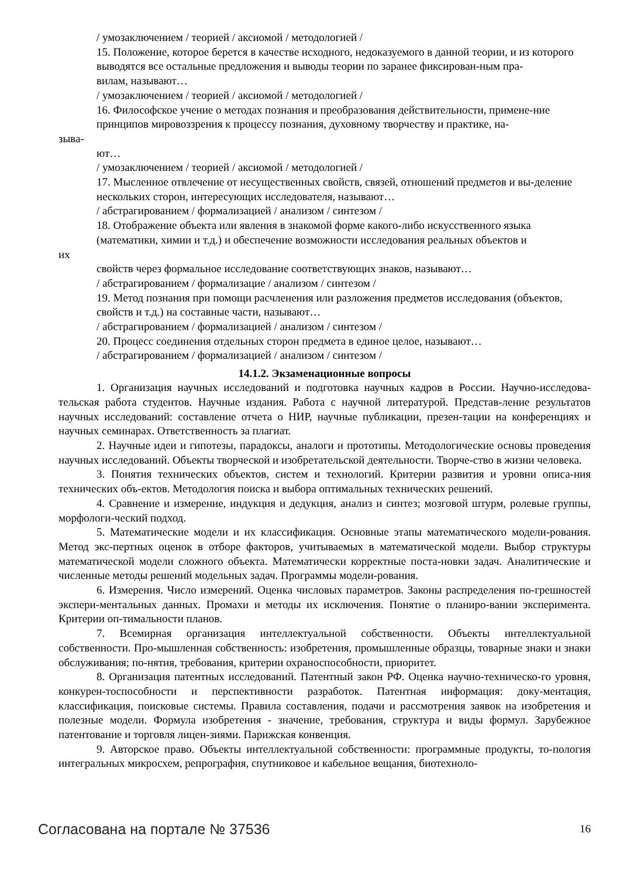/ умозаключением / теорией / аксиомой / методологией /
15. Положение, которое берется в качестве исходного, недоказуемого в данной теории, и из которого выводятся все остальные предложения и выводы теории по заранее фиксирован-ным пра-
вилам, называют…
/ умозаключением / теорией / аксиомой / методологией /
16. Философское учение о методах познания и преобразования действительности, примене-ние принципов мировоззрения к процессу познания, духовному творчеству и практике, на-
зыва-
ют…
/ умозаключением / теорией / аксиомой / методологией /
17. Мысленное отвлечение от несущественных свойств, связей, отношений предметов и вы-деление нескольких сторон, интересующих исследователя, называют…
/ абстрагированием / формализацией / анализом / синтезом /
18. Отображение объекта или явления в знакомой форме какого-либо искусственного языка (математики, химии и т.д.) и обеспечение возможности исследования реальных объектов и
их
свойств через формальное исследование соответствующих знаков, называют…
/ абстрагированием / формализацие / анализом / синтезом /
19. Метод познания при помощи расчленения или разложения предметов исследования (объектов, свойств и т.д.) на составные части, называют…
/ абстрагированием / формализацией / анализом / синтезом /
20. Процесс соединения отдельных сторон предмета в единое целое, называют…
/ абстрагированием / формализацией / анализом / синтезом /
14.1.2. Экзаменационные вопросы
1. Организация научных исследований и подготовка научных кадров в России. Научно-исследова-тельская работа студентов. Научные издания. Работа с научной литературой. Представ-ление результатов научных исследований: составление отчета о НИР, научные публикации, презен-тации на конференциях и научных семинарах. Ответственность за плагиат.
2. Научные идеи и гипотезы, парадоксы, аналоги и прототипы. Методологические основы проведения научных исследований. Объекты творческой и изобретательской деятельности. Творче-ство в жизни человека.
3. Понятия технических объектов, систем и технологий. Критерии развития и уровни описа-ния технических объ-ектов. Методология поиска и выбора оптимальных технических решений.
4. Сравнение и измерение, индукция и дедукция, анализ и синтез; мозговой штурм, ролевые группы, морфологи-ческий подход.
5. Математические модели и их классификация. Основные этапы математического модели-рования. Метод экс-пертных оценок в отборе факторов, учитываемых в математической модели. Выбор структуры математической модели сложного объекта. Математически корректные поста-новки задач. Аналитические и численные методы решений модельных задач. Программы модели-рования.
6. Измерения. Число измерений. Оценка числовых параметров. Законы распределения по-грешностей экспери-ментальных данных. Промахи и методы их исключения. Понятие о планиро-вании эксперимента. Критерии оп-тимальности планов.
7. Всемирная организация интеллектуальной собственности. Объекты интеллектуальной собственности. Про-мышленная собственность: изобретения, промышленные образцы, товарные знаки и знаки обслуживания; по-нятия, требования, критерии охраноспособности, приоритет.
8. Организация патентных исследований. Патентный закон РФ. Оценка научно-техническо-го уровня, конкурен-тоспособности и перспективности разработок. Патентная информация: доку-ментация, классификация, поисковые системы. Правила составления, подачи и рассмотрения заявок на изобретения и полезные модели. Формула изобретения - значение, требования, структура и виды формул. Зарубежное патентование и торговля лицен-зиями. Парижская конвенция.
9. Авторское право. Объекты интеллектуальной собственности: программные продукты, то-пология интегральных микросхем, репрография, спутниковое и кабельное вещания, биотехноло-
Согласована на портале № 37536 16